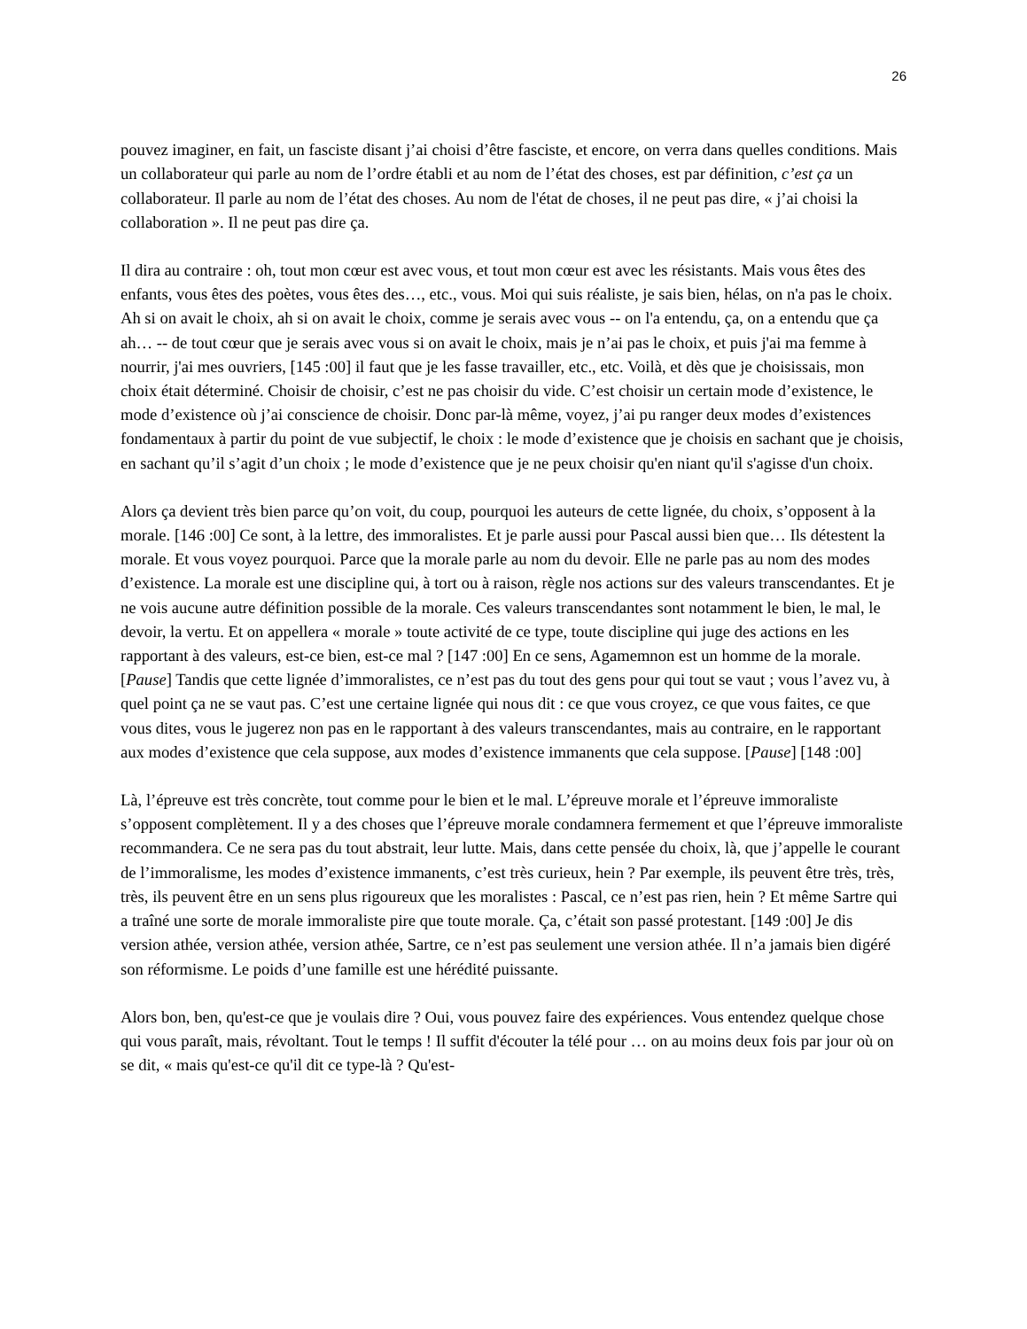26
pouvez imaginer, en fait, un fasciste disant j’ai choisi d’être fasciste, et encore, on verra dans quelles conditions. Mais un collaborateur qui parle au nom de l’ordre établi et au nom de l’état des choses, est par définition, c’est ça un collaborateur. Il parle au nom de l’état des choses. Au nom de l'état de choses, il ne peut pas dire, « j’ai choisi la collaboration ». Il ne peut pas dire ça.
Il dira au contraire : oh, tout mon cœur est avec vous, et tout mon cœur est avec les résistants. Mais vous êtes des enfants, vous êtes des poètes, vous êtes des…, etc., vous. Moi qui suis réaliste, je sais bien, hélas, on n'a pas le choix. Ah si on avait le choix, ah si on avait le choix, comme je serais avec vous -- on l'a entendu, ça, on a entendu que ça ah… -- de tout cœur que je serais avec vous si on avait le choix, mais je n’ai pas le choix, et puis j'ai ma femme à nourrir, j'ai mes ouvriers, [145 :00] il faut que je les fasse travailler, etc., etc. Voilà, et dès que je choisissais, mon choix était déterminé. Choisir de choisir, c’est ne pas choisir du vide. C’est choisir un certain mode d’existence, le mode d’existence où j’ai conscience de choisir. Donc par-là même, voyez, j’ai pu ranger deux modes d’existences fondamentaux à partir du point de vue subjectif, le choix : le mode d’existence que je choisis en sachant que je choisis, en sachant qu’il s’agit d’un choix ; le mode d’existence que je ne peux choisir qu'en niant qu'il s'agisse d'un choix.
Alors ça devient très bien parce qu’on voit, du coup, pourquoi les auteurs de cette lignée, du choix, s’opposent à la morale. [146 :00] Ce sont, à la lettre, des immoralistes. Et je parle aussi pour Pascal aussi bien que… Ils détestent la morale. Et vous voyez pourquoi. Parce que la morale parle au nom du devoir. Elle ne parle pas au nom des modes d’existence. La morale est une discipline qui, à tort ou à raison, règle nos actions sur des valeurs transcendantes. Et je ne vois aucune autre définition possible de la morale. Ces valeurs transcendantes sont notamment le bien, le mal, le devoir, la vertu. Et on appellera « morale » toute activité de ce type, toute discipline qui juge des actions en les rapportant à des valeurs, est-ce bien, est-ce mal ? [147 :00] En ce sens, Agamemnon est un homme de la morale. [Pause] Tandis que cette lignée d’immoralistes, ce n’est pas du tout des gens pour qui tout se vaut ; vous l’avez vu, à quel point ça ne se vaut pas. C’est une certaine lignée qui nous dit : ce que vous croyez, ce que vous faites, ce que vous dites, vous le jugerez non pas en le rapportant à des valeurs transcendantes, mais au contraire, en le rapportant aux modes d’existence que cela suppose, aux modes d’existence immanents que cela suppose. [Pause] [148 :00]
Là, l’épreuve est très concrète, tout comme pour le bien et le mal. L’épreuve morale et l’épreuve immoraliste s’opposent complètement. Il y a des choses que l’épreuve morale condamnera fermement et que l’épreuve immoraliste recommandera. Ce ne sera pas du tout abstrait, leur lutte. Mais, dans cette pensée du choix, là, que j’appelle le courant de l’immoralisme, les modes d’existence immanents, c’est très curieux, hein ? Par exemple, ils peuvent être très, très, très, ils peuvent être en un sens plus rigoureux que les moralistes : Pascal, ce n’est pas rien, hein ? Et même Sartre qui a traîné une sorte de morale immoraliste pire que toute morale. Ça, c’était son passé protestant. [149 :00] Je dis version athée, version athée, version athée, Sartre, ce n’est pas seulement une version athée. Il n’a jamais bien digéré son réformisme. Le poids d’une famille est une hérédité puissante.
Alors bon, ben, qu'est-ce que je voulais dire ? Oui, vous pouvez faire des expériences. Vous entendez quelque chose qui vous paraît, mais, révoltant. Tout le temps ! Il suffit d'écouter la télé pour … on au moins deux fois par jour où on se dit, « mais qu'est-ce qu'il dit ce type-là ? Qu'est-